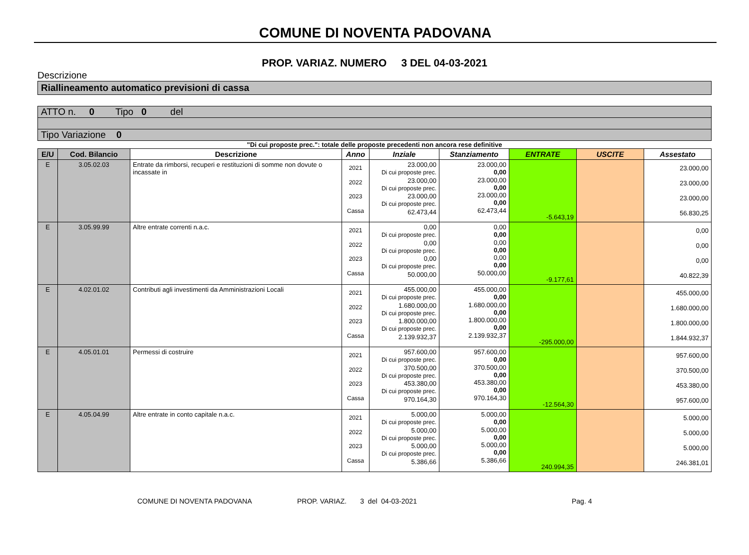COMUNE DI NOVENTA PADOVANA
PROP. VARIAZ. NUMERO 3 DEL 04-03-2021
Descrizione
Riallineamento automatico previsioni di cassa
ATTO n. 0 Tipo 0 del
Tipo Variazione 0
"Di cui proposte prec.": totale delle proposte precedenti non ancora rese definitive
| E/U | Cod. Bilancio | Descrizione | Anno | Inziale | Stanziamento | ENTRATE | USCITE | Assestato |
| --- | --- | --- | --- | --- | --- | --- | --- | --- |
| E | 3.05.02.03 | Entrate da rimborsi, recuperi e restituzioni di somme non dovute o incassate in | 2021 2022 2023 Cassa | 23.000,00 Di cui proposte prec. 23.000,00 Di cui proposte prec. 23.000,00 Di cui proposte prec. 62.473,44 | 23.000,00 0,00 23.000,00 0,00 23.000,00 0,00 62.473,44 | -5.643,19 | | 23.000,00 23.000,00 23.000,00 56.830,25 |
| E | 3.05.99.99 | Altre entrate correnti n.a.c. | 2021 2022 2023 Cassa | 0,00 Di cui proposte prec. 0,00 Di cui proposte prec. 0,00 Di cui proposte prec. 50.000,00 | 0,00 0,00 0,00 0,00 0,00 0,00 50.000,00 | -9.177,61 | | 0,00 0,00 0,00 40.822,39 |
| E | 4.02.01.02 | Contributi agli investimenti da Amministrazioni Locali | 2021 2022 2023 Cassa | 455.000,00 Di cui proposte prec. 1.680.000,00 Di cui proposte prec. 1.800.000,00 Di cui proposte prec. 2.139.932,37 | 455.000,00 0,00 1.680.000,00 0,00 1.800.000,00 0,00 2.139.932,37 | -295.000,00 | | 455.000,00 1.680.000,00 1.800.000,00 1.844.932,37 |
| E | 4.05.01.01 | Permessi di costruire | 2021 2022 2023 Cassa | 957.600,00 Di cui proposte prec. 370.500,00 Di cui proposte prec. 453.380,00 Di cui proposte prec. 970.164,30 | 957.600,00 0,00 370.500,00 0,00 453.380,00 0,00 970.164,30 | -12.564,30 | | 957.600,00 370.500,00 453.380,00 957.600,00 |
| E | 4.05.04.99 | Altre entrate in conto capitale n.a.c. | 2021 2022 2023 Cassa | 5.000,00 Di cui proposte prec. 5.000,00 Di cui proposte prec. 5.000,00 Di cui proposte prec. 5.386,66 | 5.000,00 0,00 5.000,00 0,00 5.000,00 0,00 5.386,66 | 240.994,35 | | 5.000,00 5.000,00 5.000,00 246.381,01 |
COMUNE DI NOVENTA PADOVANA PROP. VARIAZ. 3 del 04-03-2021 Pag. 4